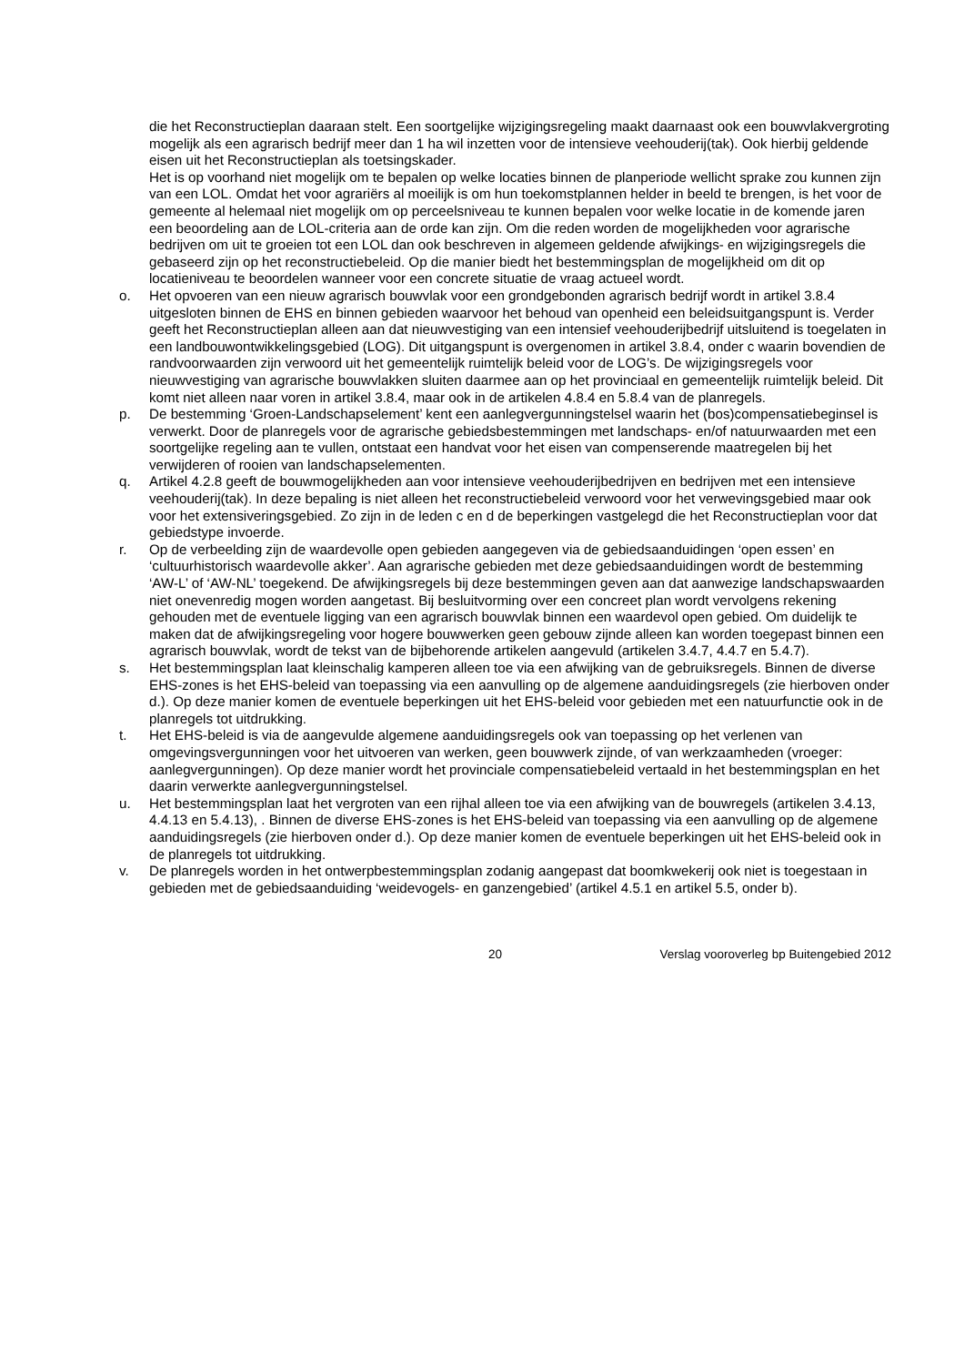die het Reconstructieplan daaraan stelt. Een soortgelijke wijzigingsregeling maakt daarnaast ook een bouwvlakvergroting mogelijk als een agrarisch bedrijf meer dan 1 ha wil inzetten voor de intensieve veehouderij(tak). Ook hierbij geldende eisen uit het Reconstructieplan als toetsingskader.
Het is op voorhand niet mogelijk om te bepalen op welke locaties binnen de planperiode wellicht sprake zou kunnen zijn van een LOL. Omdat het voor agrariërs al moeilijk is om hun toekomstplannen helder in beeld te brengen, is het voor de gemeente al helemaal niet mogelijk om op perceelsniveau te kunnen bepalen voor welke locatie in de komende jaren een beoordeling aan de LOL-criteria aan de orde kan zijn. Om die reden worden de mogelijkheden voor agrarische bedrijven om uit te groeien tot een LOL dan ook beschreven in algemeen geldende afwijkings- en wijzigingsregels die gebaseerd zijn op het reconstructiebeleid. Op die manier biedt het bestemmingsplan de mogelijkheid om dit op locatieniveau te beoordelen wanneer voor een concrete situatie de vraag actueel wordt.
o. Het opvoeren van een nieuw agrarisch bouwvlak voor een grondgebonden agrarisch bedrijf wordt in artikel 3.8.4 uitgesloten binnen de EHS en binnen gebieden waarvoor het behoud van openheid een beleidsuitgangspunt is. Verder geeft het Reconstructieplan alleen aan dat nieuwvestiging van een intensief veehouderijbedrijf uitsluitend is toegelaten in een landbouwontwikkelingsgebied (LOG). Dit uitgangspunt is overgenomen in artikel 3.8.4, onder c waarin bovendien de randvoorwaarden zijn verwoord uit het gemeentelijk ruimtelijk beleid voor de LOG’s. De wijzigingsregels voor nieuwvestiging van agrarische bouwvlakken sluiten daarmee aan op het provinciaal en gemeentelijk ruimtelijk beleid. Dit komt niet alleen naar voren in artikel 3.8.4, maar ook in de artikelen 4.8.4 en 5.8.4 van de planregels.
p. De bestemming ‘Groen-Landschapselement’ kent een aanlegvergunningstelsel waarin het (bos)compensatiebeginsel is verwerkt. Door de planregels voor de agrarische gebiedsbestemmingen met landschaps- en/of natuurwaarden met een soortgelijke regeling aan te vullen, ontstaat een handvat voor het eisen van compenserende maatregelen bij het verwijderen of rooien van landschapselementen.
q. Artikel 4.2.8 geeft de bouwmogelijkheden aan voor intensieve veehouderijbedrijven en bedrijven met een intensieve veehouderij(tak). In deze bepaling is niet alleen het reconstructiebeleid verwoord voor het verwevingsgebied maar ook voor het extensiveringsgebied. Zo zijn in de leden c en d de beperkingen vastgelegd die het Reconstructieplan voor dat gebiedstype invoerde.
r. Op de verbeelding zijn de waardevolle open gebieden aangegeven via de gebiedsaanduidingen ‘open essen’ en ‘cultuurhistorisch waardevolle akker’. Aan agrarische gebieden met deze gebiedsaanduidingen wordt de bestemming ‘AW-L’ of ‘AW-NL’ toegekend. De afwijkingsregels bij deze bestemmingen geven aan dat aanwezige landschapswaarden niet onevenredig mogen worden aangetast. Bij besluitvorming over een concreet plan wordt vervolgens rekening gehouden met de eventuele ligging van een agrarisch bouwvlak binnen een waardevol open gebied. Om duidelijk te maken dat de afwijkingsregeling voor hogere bouwwerken geen gebouw zijnde alleen kan worden toegepast binnen een agrarisch bouwvlak, wordt de tekst van de bijbehorende artikelen aangevuld (artikelen 3.4.7, 4.4.7 en 5.4.7).
s. Het bestemmingsplan laat kleinschalig kamperen alleen toe via een afwijking van de gebruiksregels. Binnen de diverse EHS-zones is het EHS-beleid van toepassing via een aanvulling op de algemene aanduidingsregels (zie hierboven onder d.). Op deze manier komen de eventuele beperkingen uit het EHS-beleid voor gebieden met een natuurfunctie ook in de planregels tot uitdrukking.
t. Het EHS-beleid is via de aangevulde algemene aanduidingsregels ook van toepassing op het verlenen van omgevingsvergunningen voor het uitvoeren van werken, geen bouwwerk zijnde, of van werkzaamheden (vroeger: aanlegvergunningen). Op deze manier wordt het provinciale compensatiebeleid vertaald in het bestemmingsplan en het daarin verwerkte aanlegvergunningstelsel.
u. Het bestemmingsplan laat het vergroten van een rijhal alleen toe via een afwijking van de bouwregels (artikelen 3.4.13, 4.4.13 en 5.4.13), . Binnen de diverse EHS-zones is het EHS-beleid van toepassing via een aanvulling op de algemene aanduidingsregels (zie hierboven onder d.). Op deze manier komen de eventuele beperkingen uit het EHS-beleid ook in de planregels tot uitdrukking.
v. De planregels worden in het ontwerpbestemmingsplan zodanig aangepast dat boomkwekerij ook niet is toegestaan in gebieden met de gebiedsaanduiding ‘weidevogels- en ganzengebied’ (artikel 4.5.1 en artikel 5.5, onder b).
20 Verslag vooroverleg bp Buitengebied 2012